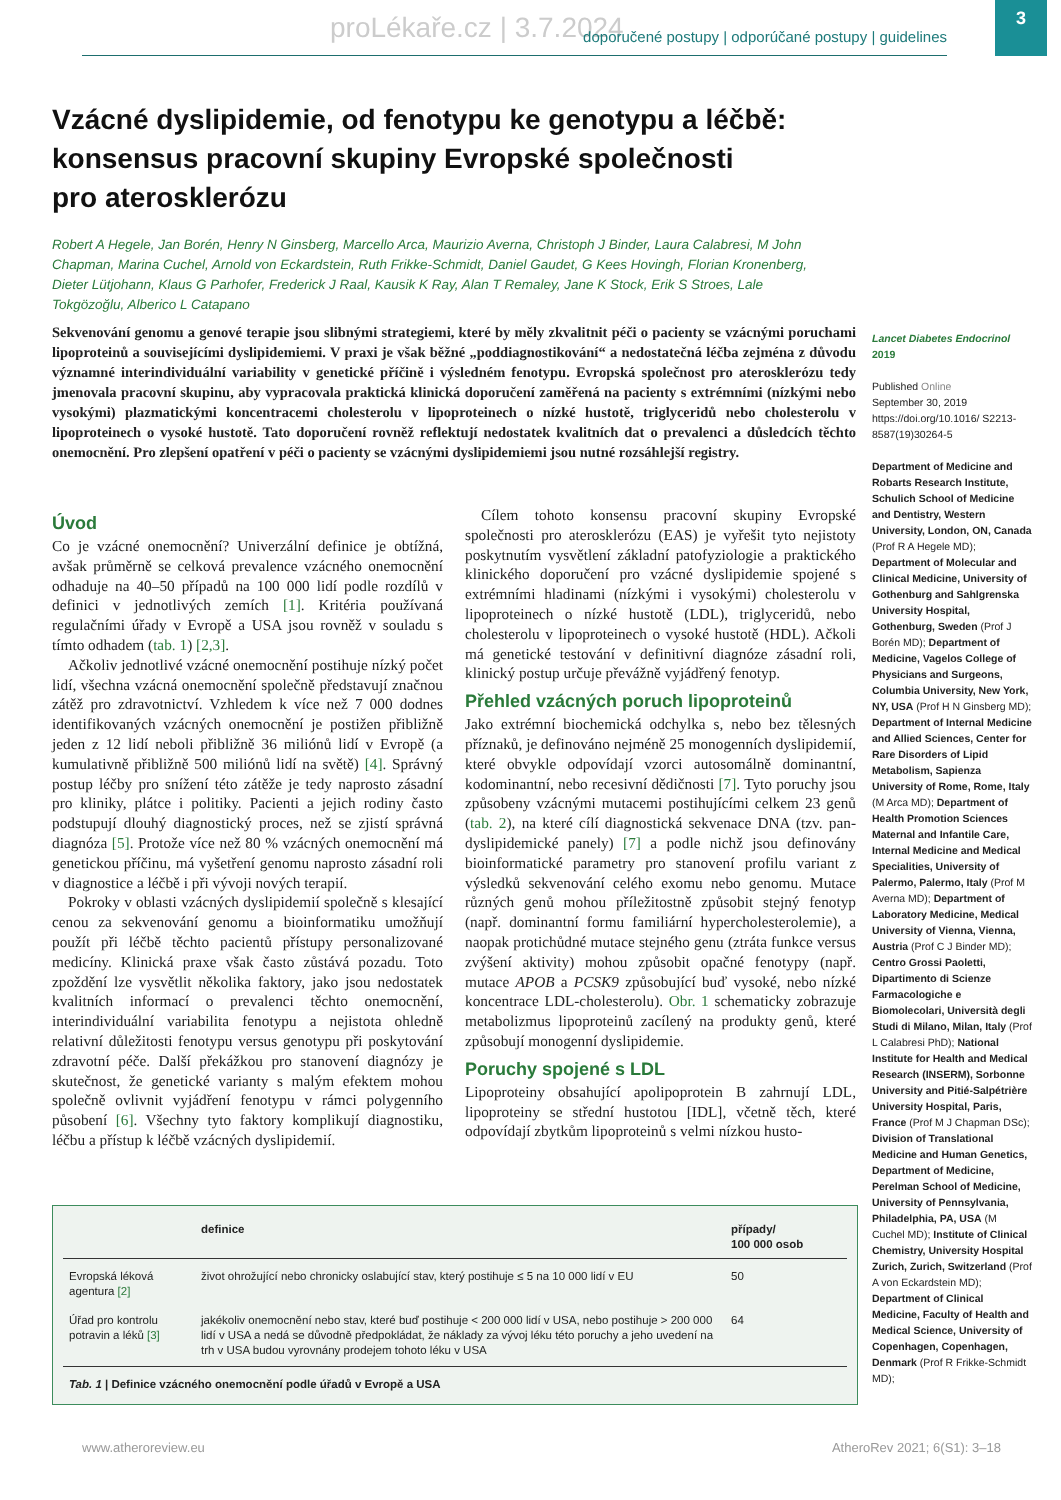proLékaře.cz | 3.7.2024 doporučené postupy | odporúčané postupy | guidelines 3
Vzácné dyslipidemie, od fenotypu ke genotypu a léčbě:
konsensus pracovní skupiny Evropské společnosti
pro aterosklerózu
Robert A Hegele, Jan Borén, Henry N Ginsberg, Marcello Arca, Maurizio Averna, Christoph J Binder, Laura Calabresi, M John Chapman, Marina Cuchel, Arnold von Eckardstein, Ruth Frikke-Schmidt, Daniel Gaudet, G Kees Hovingh, Florian Kronenberg, Dieter Lütjohann, Klaus G Parhofer, Frederick J Raal, Kausik K Ray, Alan T Remaley, Jane K Stock, Erik S Stroes, Lale Tokgözoğlu, Alberico L Catapano
Sekvenování genomu a genové terapie jsou slibnými strategiemi, které by měly zkvalitnit péči o pacienty se vzácnými poruchami lipoproteinů a souvisejícími dyslipidemiemi. V praxi je však běžné „poddiagnostikování“ a nedostatečná léčba zejména z důvodu významné interindividuální variability v genetické příčině i výsledném fenotypu. Evropská společnost pro aterosklerózu tedy jmenovala pracovní skupinu, aby vypracovala praktická klinická doporučení zaměřená na pacienty s extrémními (nízkými nebo vysokými) plazmatickými koncentracemi cholesterolu v lipoproteinech o nízké hustotě, triglyceridů nebo cholesterolu v lipoproteinech o vysoké hustotě. Tato doporučení rovněž reflektují nedostatek kvalitních dat o prevalenci a důsledcích těchto onemocnění. Pro zlepšení opatření v péči o pacienty se vzácnými dyslipidemiemi jsou nutné rozsáhlejší registry.
Lancet Diabetes Endocrinol 2019
Published Online
September 30, 2019
https://doi.org/10.1016/ S2213-8587(19)30264-5
Department of Medicine and Robarts Research Institute, Schulich School of Medicine and Dentistry, Western University, London, ON, Canada (Prof R A Hegele MD); Department of Molecular and Clinical Medicine, University of Gothenburg and Sahlgrenska University Hospital, Gothenburg, Sweden (Prof J Borén MD); Department of Medicine, Vagelos College of Physicians and Surgeons, Columbia University, New York, NY, USA (Prof H N Ginsberg MD); Department of Internal Medicine and Allied Sciences, Center for Rare Disorders of Lipid Metabolism, Sapienza University of Rome, Rome, Italy (M Arca MD); Department of Health Promotion Sciences Maternal and Infantile Care, Internal Medicine and Medical Specialities, University of Palermo, Palermo, Italy (Prof M Averna MD); Department of Laboratory Medicine, Medical University of Vienna, Vienna, Austria (Prof C J Binder MD); Centro Grossi Paoletti, Dipartimento di Scienze Farmacologiche e Biomolecolari, Università degli Studi di Milano, Milan, Italy (Prof L Calabresi PhD); National Institute for Health and Medical Research (INSERM), Sorbonne University and Pitié-Salpétrière University Hospital, Paris, France (Prof M J Chapman DSc); Division of Translational Medicine and Human Genetics, Department of Medicine, Perelman School of Medicine, University of Pennsylvania, Philadelphia, PA, USA (M Cuchel MD); Institute of Clinical Chemistry, University Hospital Zurich, Zurich, Switzerland (Prof A von Eckardstein MD); Department of Clinical Medicine, Faculty of Health and Medical Science, University of Copenhagen, Copenhagen, Denmark (Prof R Frikke-Schmidt MD);
Úvod
Co je vzácné onemocnění? Univerzální definice je obtížná, avšak průměrně se celková prevalence vzácného onemocnění odhaduje na 40–50 případů na 100 000 lidí podle rozdílů v definici v jednotlivých zemích [1]. Kritéria používaná regulačními úřady v Evropě a USA jsou rovněž v souladu s tímto odhadem (tab. 1) [2,3].
Ačkoliv jednotlivé vzácné onemocnění postihuje nízký počet lidí, všechna vzácná onemocnění společně představují značnou zátěž pro zdravotnictví. Vzhledem k více než 7 000 dodnes identifikovaných vzácných onemocnění je postižen přibližně jeden z 12 lidí neboli přibližně 36 miliónů lidí v Evropě (a kumulativně přibližně 500 miliónů lidí na světě) [4]. Správný postup léčby pro snížení této zátěže je tedy naprosto zásadní pro kliniky, plátce i politiky. Pacienti a jejich rodiny často podstupují dlouhý diagnostický proces, než se zjistí správná diagnóza [5]. Protože více než 80 % vzácných onemocnění má genetickou příčinu, má vyšetření genomu naprosto zásadní roli v diagnostice a léčbě i při vývoji nových terapií.
Pokroky v oblasti vzácných dyslipidemií společně s klesající cenou za sekvenování genomu a bioinformatiku umožňují použít při léčbě těchto pacientů přístupy personalizované medicíny. Klinická praxe však často zůstává pozadu. Toto zpoždění lze vysvětlit několika faktory, jako jsou nedostatek kvalitních informací o prevalenci těchto onemocnění, interindividuální variabilita fenotypu a nejistota ohledně relativní důležitosti fenotypu versus genotypu při poskytování zdravotní péče. Další překážkou pro stanovení diagnózy je skutečnost, že genetické varianty s malým efektem mohou společně ovlivnit vyjádření fenotypu v rámci polygenního působení [6]. Všechny tyto faktory komplikují diagnostiku, léčbu a přístup k léčbě vzácných dyslipidemií.
Cílem tohoto konsensu pracovní skupiny Evropské společnosti pro aterosklerózu (EAS) je vyřešit tyto nejistoty poskytnutím vysvětlení základní patofyziologie a praktického klinického doporučení pro vzácné dyslipidemie spojené s extrémními hladinami (nízkými i vysokými) cholesterolu v lipoproteinech o nízké hustotě (LDL), triglyceridů, nebo cholesterolu v lipoproteinech o vysoké hustotě (HDL). Ačkoli má genetické testování v definitivní diagnóze zásadní roli, klinický postup určuje převážně vyjádřený fenotyp.
Přehled vzácných poruch lipoproteinů
Jako extrémní biochemická odchylka s, nebo bez tělesných příznaků, je definováno nejméně 25 monogenních dyslipidemií, které obvykle odpovídají vzorci autosomálně dominantní, kodominantní, nebo recesivní dědičnosti [7]. Tyto poruchy jsou způsobeny vzácnými mutacemi postihujícími celkem 23 genů (tab. 2), na které cílí diagnostická sekvenace DNA (tzv. pan-dyslipidemické panely) [7] a podle nichž jsou definovány bioinformatické parametry pro stanovení profilu variant z výsledků sekvenování celého exomu nebo genomu. Mutace různých genů mohou příležitostně způsobit stejný fenotyp (např. dominantní formu familiární hypercholesterolemie), a naopak protichůdné mutace stejného genu (ztráta funkce versus zvýšení aktivity) mohou způsobit opačné fenotypy (např. mutace APOB a PCSK9 způsobující buď vysoké, nebo nízké koncentrace LDL-cholesterolu). Obr. 1 schematicky zobrazuje metabolizmus lipoproteinů zacílený na produkty genů, které způsobují monogenní dyslipidemie.
Poruchy spojené s LDL
Lipoproteiny obsahující apolipoprotein B zahrnují LDL, lipoproteiny se střední hustotou [IDL], včetně těch, které odpovídají zbytkům lipoproteinů s velmi nízkou husto-
| | definice | případy/ 100 000 osob |
| --- | --- | --- |
| Evropská léková agentura [2] | život ohrožující nebo chronicky oslabující stav, který postihuje ≤ 5 na 10 000 lidí v EU | 50 |
| Úřad pro kontrolu potravin a léků [3] | jakékoliv onemocnění nebo stav, které buď postihuje < 200 000 lidí v USA, nebo postihuje > 200 000 lidí v USA a nedá se důvodně předpokládat, že náklady za vývoj léku této poruchy a jeho uvedení na trh v USA budou vyrovnány prodejem tohoto léku v USA | 64 |
Tab. 1 | Definice vzácného onemocnění podle úřadů v Evropě a USA
www.atheroreview.eu AtheroRev 2021; 6(S1): 3–18